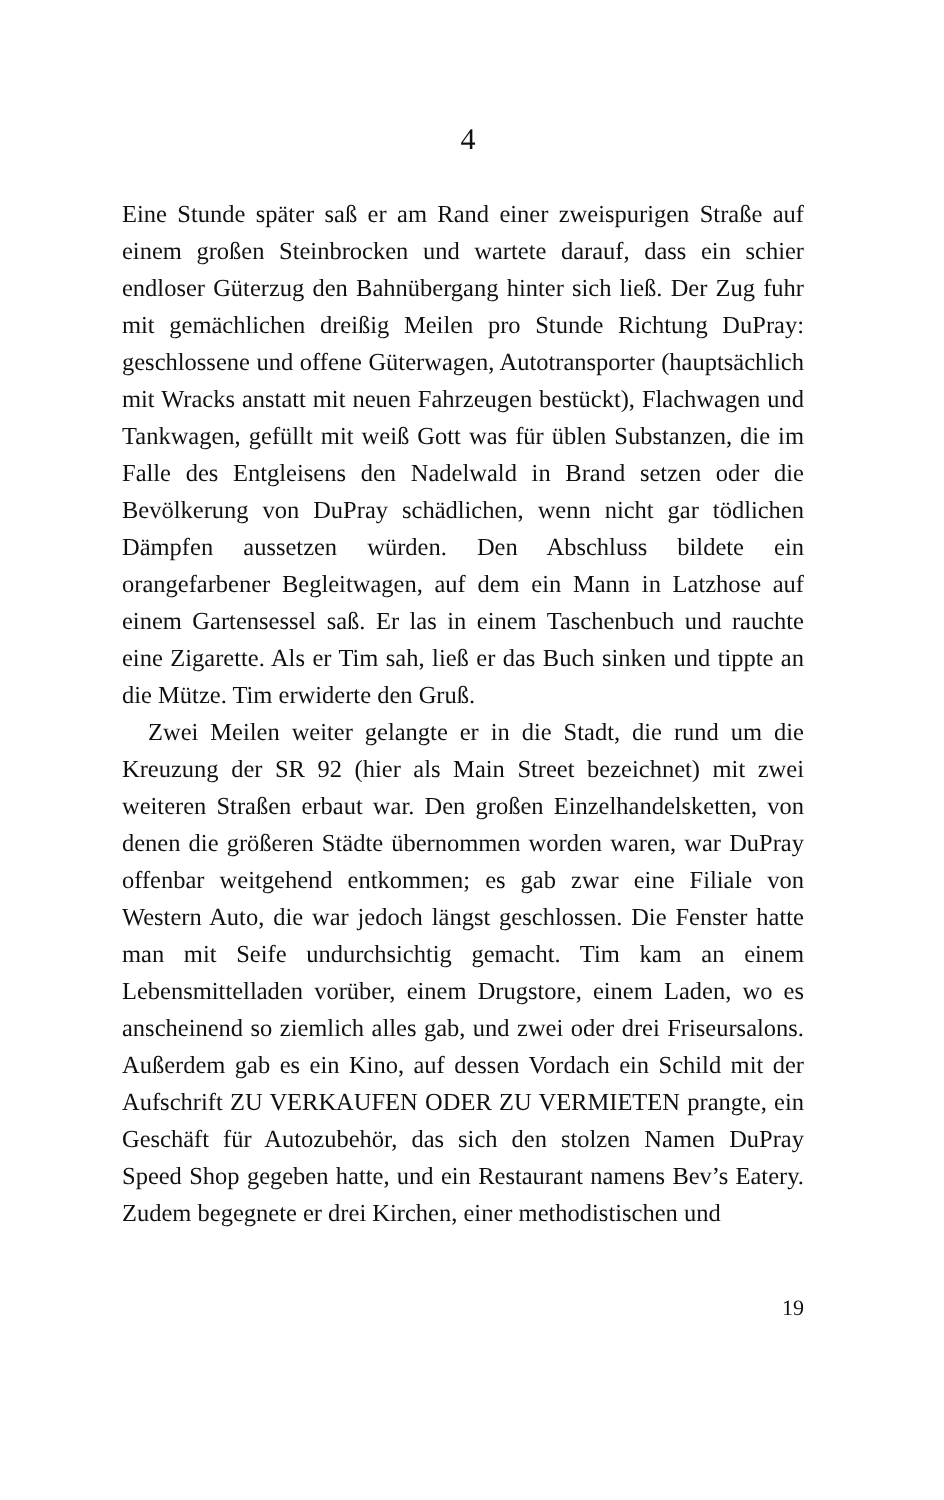4
Eine Stunde später saß er am Rand einer zweispurigen Straße auf einem großen Steinbrocken und wartete darauf, dass ein schier endloser Güterzug den Bahnübergang hinter sich ließ. Der Zug fuhr mit gemächlichen dreißig Meilen pro Stunde Richtung DuPray: geschlossene und offene Güterwagen, Autotransporter (hauptsächlich mit Wracks anstatt mit neuen Fahrzeugen bestückt), Flachwagen und Tankwagen, gefüllt mit weiß Gott was für üblen Substanzen, die im Falle des Entgleisens den Nadelwald in Brand setzen oder die Bevölkerung von DuPray schädlichen, wenn nicht gar tödlichen Dämpfen aussetzen würden. Den Abschluss bildete ein orangefarbener Begleitwagen, auf dem ein Mann in Latzhose auf einem Gartensessel saß. Er las in einem Taschenbuch und rauchte eine Zigarette. Als er Tim sah, ließ er das Buch sinken und tippte an die Mütze. Tim erwiderte den Gruß.
Zwei Meilen weiter gelangte er in die Stadt, die rund um die Kreuzung der SR 92 (hier als Main Street bezeichnet) mit zwei weiteren Straßen erbaut war. Den großen Einzelhandelsketten, von denen die größeren Städte übernommen worden waren, war DuPray offenbar weitgehend entkommen; es gab zwar eine Filiale von Western Auto, die war jedoch längst geschlossen. Die Fenster hatte man mit Seife undurchsichtig gemacht. Tim kam an einem Lebensmittelladen vorüber, einem Drugstore, einem Laden, wo es anscheinend so ziemlich alles gab, und zwei oder drei Friseursalons. Außerdem gab es ein Kino, auf dessen Vordach ein Schild mit der Aufschrift ZU VERKAUFEN ODER ZU VERMIETEN prangte, ein Geschäft für Autozubehör, das sich den stolzen Namen DuPray Speed Shop gegeben hatte, und ein Restaurant namens Bev’s Eatery. Zudem begegnete er drei Kirchen, einer methodistischen und
19